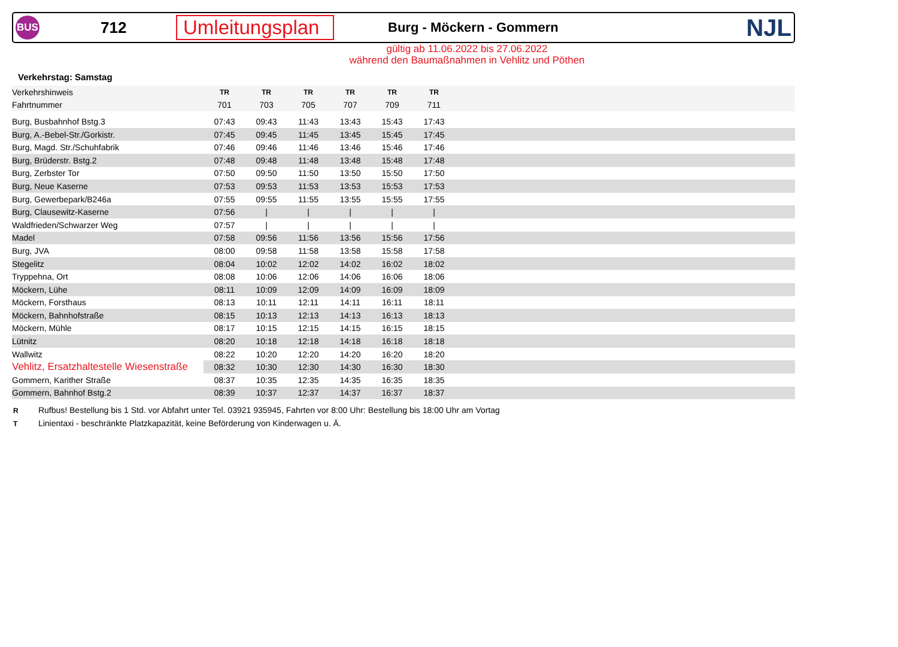BUS
712
Umleitungsplan
Burg - Möckern - Gommern
NJL
gültig ab 11.06.2022 bis 27.06.2022
während den Baumaßnahmen in Vehlitz und Pöthen
Verkehrstag: Samstag
| Verkehrshinweis | TR | TR | TR | TR | TR | TR | |
| Fahrtnummer | 701 | 703 | 705 | 707 | 709 | 711 | |
| Burg, Busbahnhof Bstg.3 | 07:43 | 09:43 | 11:43 | 13:43 | 15:43 | 17:43 | |
| Burg, A.-Bebel-Str./Gorkistr. | 07:45 | 09:45 | 11:45 | 13:45 | 15:45 | 17:45 | |
| Burg, Magd. Str./Schuhfabrik | 07:46 | 09:46 | 11:46 | 13:46 | 15:46 | 17:46 | |
| Burg, Brüderstr. Bstg.2 | 07:48 | 09:48 | 11:48 | 13:48 | 15:48 | 17:48 | |
| Burg, Zerbster Tor | 07:50 | 09:50 | 11:50 | 13:50 | 15:50 | 17:50 | |
| Burg, Neue Kaserne | 07:53 | 09:53 | 11:53 | 13:53 | 15:53 | 17:53 | |
| Burg, Gewerbepark/B246a | 07:55 | 09:55 | 11:55 | 13:55 | 15:55 | 17:55 | |
| Burg, Clausewitz-Kaserne | 07:56 | / | / | / | / | / | |
| Waldfrieden/Schwarzer Weg | 07:57 | / | / | / | / | / | |
| Madel | 07:58 | 09:56 | 11:56 | 13:56 | 15:56 | 17:56 | |
| Burg, JVA | 08:00 | 09:58 | 11:58 | 13:58 | 15:58 | 17:58 | |
| Stegelitz | 08:04 | 10:02 | 12:02 | 14:02 | 16:02 | 18:02 | |
| Tryppehna, Ort | 08:08 | 10:06 | 12:06 | 14:06 | 16:06 | 18:06 | |
| Möckern, Lühe | 08:11 | 10:09 | 12:09 | 14:09 | 16:09 | 18:09 | |
| Möckern, Forsthaus | 08:13 | 10:11 | 12:11 | 14:11 | 16:11 | 18:11 | |
| Möckern, Bahnhofstraße | 08:15 | 10:13 | 12:13 | 14:13 | 16:13 | 18:13 | |
| Möckern, Mühle | 08:17 | 10:15 | 12:15 | 14:15 | 16:15 | 18:15 | |
| Lütnitz | 08:20 | 10:18 | 12:18 | 14:18 | 16:18 | 18:18 | |
| Wallwitz | 08:22 | 10:20 | 12:20 | 14:20 | 16:20 | 18:20 | |
| Vehlitz, Ersatzhaltestelle Wiesenstraße | 08:32 | 10:30 | 12:30 | 14:30 | 16:30 | 18:30 | |
| Gommern, Karither Straße | 08:37 | 10:35 | 12:35 | 14:35 | 16:35 | 18:35 | |
| Gommern, Bahnhof Bstg.2 | 08:39 | 10:37 | 12:37 | 14:37 | 16:37 | 18:37 | |
R Rufbus! Bestellung bis 1 Std. vor Abfahrt unter Tel. 03921 935945, Fahrten vor 8:00 Uhr: Bestellung bis 18:00 Uhr am Vortag
T Linientaxi - beschränkte Platzkapazität, keine Beförderung von Kinderwagen u. Ä.